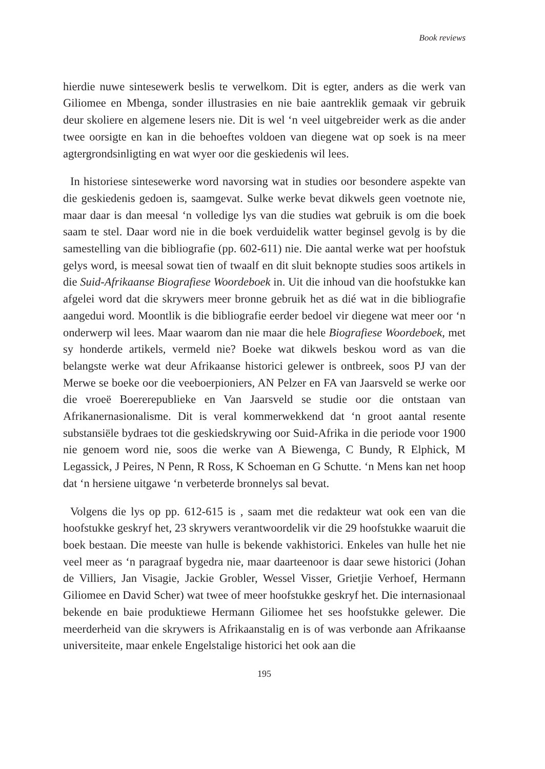Book reviews
hierdie nuwe sintesewerk beslis te verwelkom. Dit is egter, anders as die werk van Giliomee en Mbenga, sonder illustrasies en nie baie aantreklik gemaak vir gebruik deur skoliere en algemene lesers nie. Dit is wel ‘n veel uitgebreider werk as die ander twee oorsigte en kan in die behoeftes voldoen van diegene wat op soek is na meer agtergrondsinligting en wat wyer oor die geskiedenis wil lees.
In historiese sintesewerke word navorsing wat in studies oor besondere aspekte van die geskiedenis gedoen is, saamgevat. Sulke werke bevat dikwels geen voetnote nie, maar daar is dan meesal ‘n volledige lys van die studies wat gebruik is om die boek saam te stel. Daar word nie in die boek verduidelik watter beginsel gevolg is by die samestelling van die bibliografie (pp. 602-611) nie. Die aantal werke wat per hoofstuk gelys word, is meesal sowat tien of twaalf en dit sluit beknopte studies soos artikels in die Suid-Afrikaanse Biografiese Woordeboek in. Uit die inhoud van die hoofstukke kan afgelei word dat die skrywers meer bronne gebruik het as dié wat in die bibliografie aangedui word. Moontlik is die bibliografie eerder bedoel vir diegene wat meer oor ‘n onderwerp wil lees. Maar waarom dan nie maar die hele Biografiese Woordeboek, met sy honderde artikels, vermeld nie? Boeke wat dikwels beskou word as van die belangste werke wat deur Afrikaanse historici gelewer is ontbreek, soos PJ van der Merwe se boeke oor die veeboerpioniers, AN Pelzer en FA van Jaarsveld se werke oor die vroeë Boererepublieke en Van Jaarsveld se studie oor die ontstaan van Afrikanernasionalisme. Dit is veral kommerwekkend dat ‘n groot aantal resente substansiële bydraes tot die geskiedskrywing oor Suid-Afrika in die periode voor 1900 nie genoem word nie, soos die werke van A Biewenga, C Bundy, R Elphick, M Legassick, J Peires, N Penn, R Ross, K Schoeman en G Schutte. ‘n Mens kan net hoop dat ‘n hersiene uitgawe ‘n verbeterde bronnelys sal bevat.
Volgens die lys op pp. 612-615 is , saam met die redakteur wat ook een van die hoofstukke geskryf het, 23 skrywers verantwoordelik vir die 29 hoofstukke waaruit die boek bestaan. Die meeste van hulle is bekende vakhistorici. Enkeles van hulle het nie veel meer as ‘n paragraaf bygedra nie, maar daarteenoor is daar sewe historici (Johan de Villiers, Jan Visagie, Jackie Grobler, Wessel Visser, Grietjie Verhoef, Hermann Giliomee en David Scher) wat twee of meer hoofstukke geskryf het. Die internasionaal bekende en baie produktiewe Hermann Giliomee het ses hoofstukke gelewer. Die meerderheid van die skrywers is Afrikaanstalig en is of was verbonde aan Afrikaanse universiteite, maar enkele Engelstalige historici het ook aan die
195